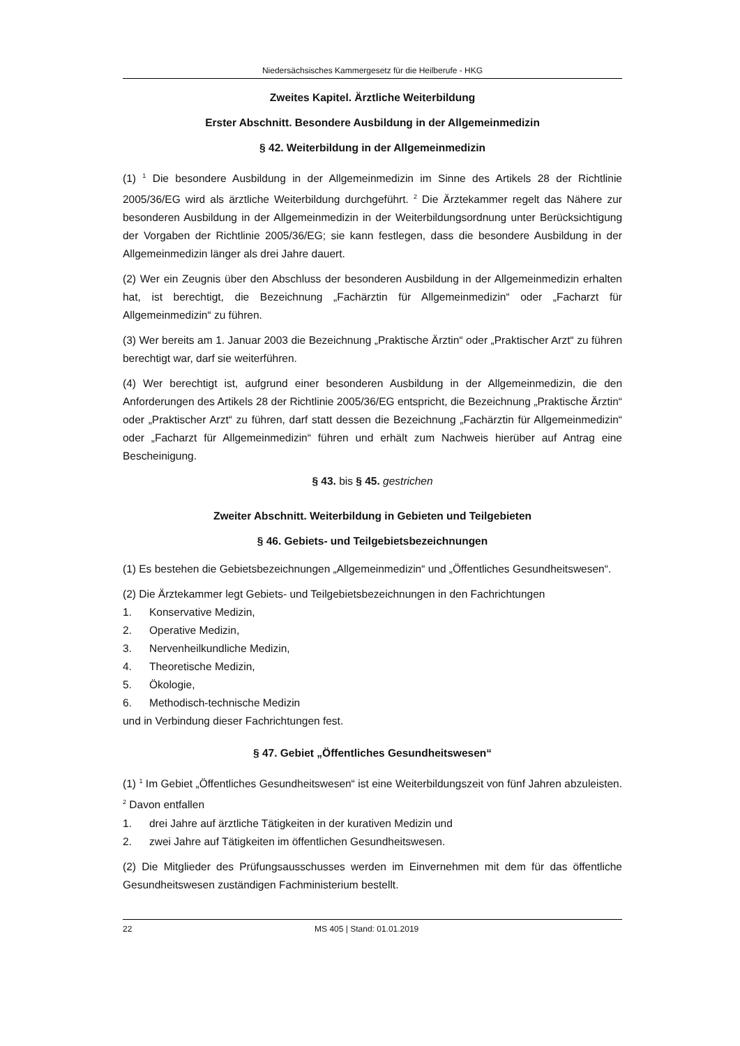Niedersächsisches Kammergesetz für die Heilberufe - HKG
Zweites Kapitel. Ärztliche Weiterbildung
Erster Abschnitt. Besondere Ausbildung in der Allgemeinmedizin
§ 42. Weiterbildung in der Allgemeinmedizin
(1) <sup>1</sup> Die besondere Ausbildung in der Allgemeinmedizin im Sinne des Artikels 28 der Richtlinie 2005/36/EG wird als ärztliche Weiterbildung durchgeführt. <sup>2</sup> Die Ärztekammer regelt das Nähere zur besonderen Ausbildung in der Allgemeinmedizin in der Weiterbildungsordnung unter Berücksichtigung der Vorgaben der Richtlinie 2005/36/EG; sie kann festlegen, dass die besondere Ausbildung in der Allgemeinmedizin länger als drei Jahre dauert.
(2) Wer ein Zeugnis über den Abschluss der besonderen Ausbildung in der Allgemeinmedizin erhalten hat, ist berechtigt, die Bezeichnung „Fachärztin für Allgemeinmedizin“ oder „Facharzt für Allgemeinmedizin“ zu führen.
(3) Wer bereits am 1. Januar 2003 die Bezeichnung „Praktische Ärztin“ oder „Praktischer Arzt“ zu führen berechtigt war, darf sie weiterführen.
(4) Wer berechtigt ist, aufgrund einer besonderen Ausbildung in der Allgemeinmedizin, die den Anforderungen des Artikels 28 der Richtlinie 2005/36/EG entspricht, die Bezeichnung „Praktische Ärztin“ oder „Praktischer Arzt“ zu führen, darf statt dessen die Bezeichnung „Fachärztin für Allgemeinmedizin“ oder „Facharzt für Allgemeinmedizin“ führen und erhält zum Nachweis hierüber auf Antrag eine Bescheinigung.
§ 43. bis § 45. gestrichen
Zweiter Abschnitt. Weiterbildung in Gebieten und Teilgebieten
§ 46. Gebiets- und Teilgebietsbezeichnungen
(1) Es bestehen die Gebietsbezeichnungen „Allgemeinmedizin“ und „Öffentliches Gesundheitswesen“.
(2) Die Ärztekammer legt Gebiets- und Teilgebietsbezeichnungen in den Fachrichtungen
1. Konservative Medizin,
2. Operative Medizin,
3. Nervenheilkundliche Medizin,
4. Theoretische Medizin,
5. Ökologie,
6. Methodisch-technische Medizin
und in Verbindung dieser Fachrichtungen fest.
§ 47. Gebiet „Öffentliches Gesundheitswesen“
(1) <sup>1</sup> Im Gebiet „Öffentliches Gesundheitswesen“ ist eine Weiterbildungszeit von fünf Jahren abzuleisten. <sup>2</sup> Davon entfallen
1. drei Jahre auf ärztliche Tätigkeiten in der kurativen Medizin und
2. zwei Jahre auf Tätigkeiten im öffentlichen Gesundheitswesen.
(2) Die Mitglieder des Prüfungsausschusses werden im Einvernehmen mit dem für das öffentliche Gesundheitswesen zuständigen Fachministerium bestellt.
22 MS 405 | Stand: 01.01.2019